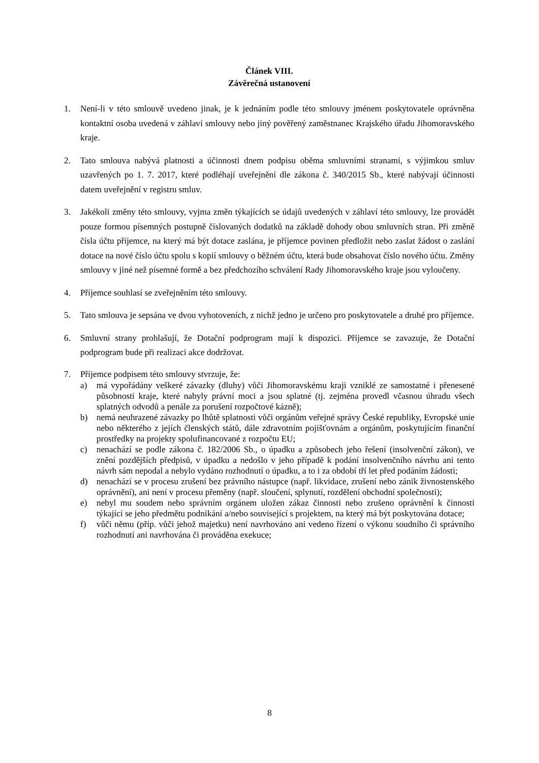Článek VIII.
Závěrečná ustanovení
1. Není-li v této smlouvě uvedeno jinak, je k jednáním podle této smlouvy jménem poskytovatele oprávněna kontaktní osoba uvedená v záhlaví smlouvy nebo jiný pověřený zaměstnanec Krajského úřadu Jihomoravského kraje.
2. Tato smlouva nabývá platnosti a účinnosti dnem podpisu oběma smluvními stranami, s výjimkou smluv uzavřených po 1. 7. 2017, které podléhají uveřejnění dle zákona č. 340/2015 Sb., které nabývají účinnosti datem uveřejnění v registru smluv.
3. Jakékoli změny této smlouvy, vyjma změn týkajících se údajů uvedených v záhlaví této smlouvy, lze provádět pouze formou písemných postupně číslovaných dodatků na základě dohody obou smluvních stran. Při změně čísla účtu příjemce, na který má být dotace zaslána, je příjemce povinen předložit nebo zaslat žádost o zaslání dotace na nové číslo účtu spolu s kopií smlouvy o běžném účtu, která bude obsahovat číslo nového účtu. Změny smlouvy v jiné než písemné formě a bez předchozího schválení Rady Jihomoravského kraje jsou vyloučeny.
4. Příjemce souhlasí se zveřejněním této smlouvy.
5. Tato smlouva je sepsána ve dvou vyhotoveních, z nichž jedno je určeno pro poskytovatele a druhé pro příjemce.
6. Smluvní strany prohlašují, že Dotační podprogram mají k dispozici. Příjemce se zavazuje, že Dotační podprogram bude při realizaci akce dodržovat.
7. Příjemce podpisem této smlouvy stvrzuje, že:
a) má vypořádány veškeré závazky (dluhy) vůči Jihomoravskému kraji vzniklé ze samostatné i přenesené působnosti kraje, které nabyly právní moci a jsou splatné (tj. zejména provedl včasnou úhradu všech splatných odvodů a penále za porušení rozpočtové kázně);
b) nemá neuhrazené závazky po lhůtě splatnosti vůči orgánům veřejné správy České republiky, Evropské unie nebo některého z jejích členských států, dále zdravotním pojišťovnám a orgánům, poskytujícím finanční prostředky na projekty spolufinancované z rozpočtu EU;
c) nenachází se podle zákona č. 182/2006 Sb., o úpadku a způsobech jeho řešení (insolvenční zákon), ve znění pozdějších předpisů, v úpadku a nedošlo v jeho případě k podání insolvenčního návrhu ani tento návrh sám nepodal a nebylo vydáno rozhodnutí o úpadku, a to i za období tří let před podáním žádosti;
d) nenachází se v procesu zrušení bez právního nástupce (např. likvidace, zrušení nebo zánik živnostenského oprávnění), ani není v procesu přeměny (např. sloučení, splynutí, rozdělení obchodní společnosti);
e) nebyl mu soudem nebo správním orgánem uložen zákaz činnosti nebo zrušeno oprávnění k činnosti týkající se jeho předmětu podnikání a/nebo související s projektem, na který má být poskytována dotace;
f) vůči němu (příp. vůči jehož majetku) není navrhováno ani vedeno řízení o výkonu soudního či správního rozhodnutí ani navrhována či prováděna exekuce;
8